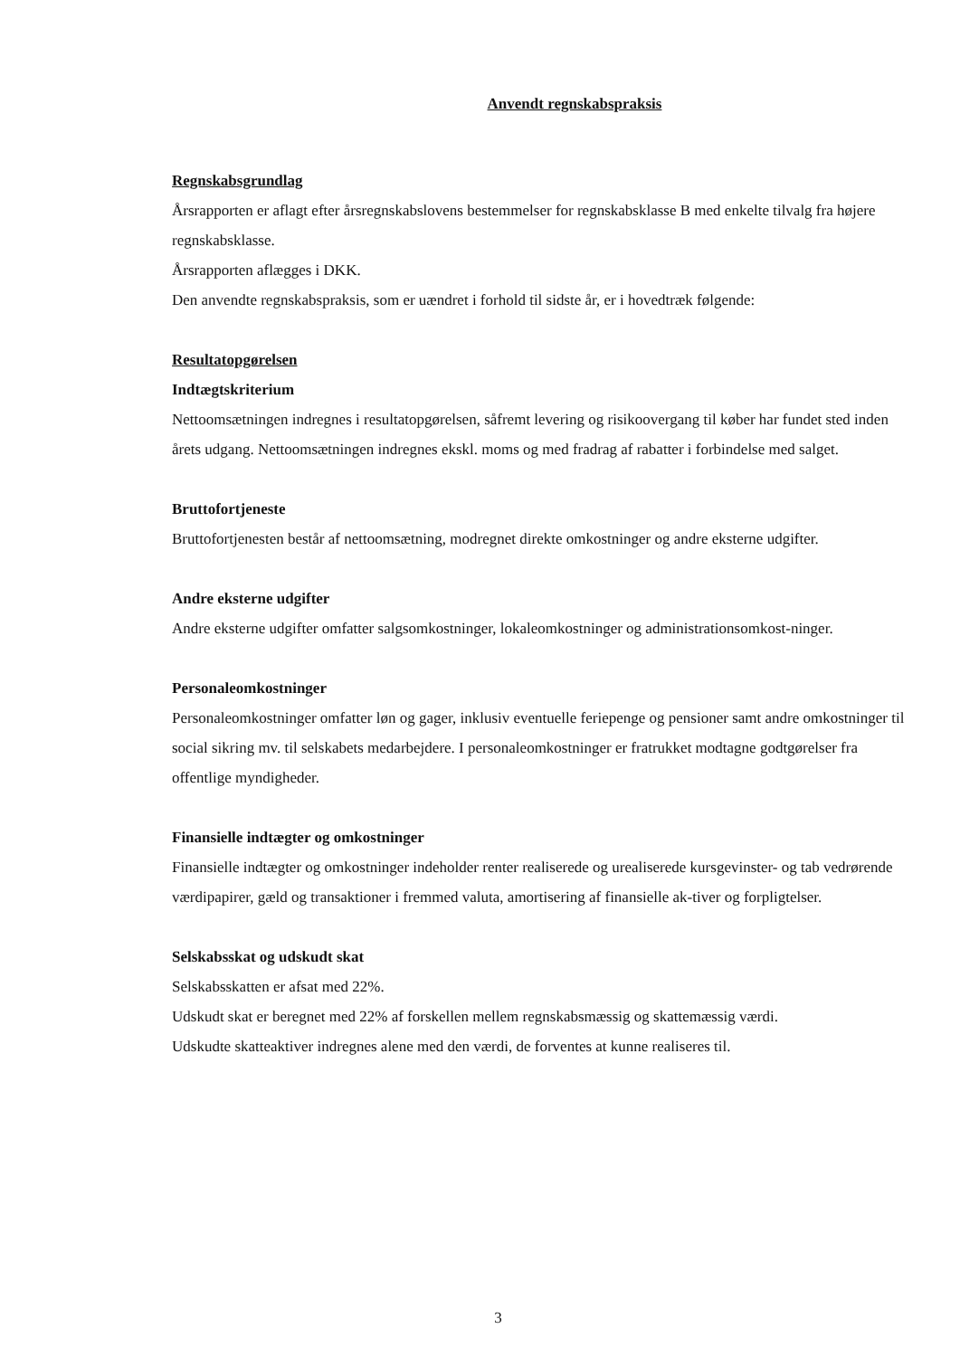Anvendt regnskabspraksis
Regnskabsgrundlag
Årsrapporten er aflagt efter årsregnskabslovens bestemmelser for regnskabsklasse B med enkelte tilvalg fra højere regnskabsklasse.
Årsrapporten aflægges i DKK.
Den anvendte regnskabspraksis, som er uændret i forhold til sidste år, er i hovedtræk følgende:
Resultatopgørelsen
Indtægtskriterium
Nettoomsætningen indregnes i resultatopgørelsen, såfremt levering og risikoovergang til køber har fundet sted inden årets udgang. Nettoomsætningen indregnes ekskl. moms og med fradrag af rabatter i forbindelse med salget.
Bruttofortjeneste
Bruttofortjenesten består af nettoomsætning, modregnet direkte omkostninger og andre eksterne udgifter.
Andre eksterne udgifter
Andre eksterne udgifter omfatter salgsomkostninger, lokaleomkostninger og administrationsomkost-ninger.
Personaleomkostninger
Personaleomkostninger omfatter løn og gager, inklusiv eventuelle feriepenge og pensioner samt andre omkostninger til social sikring mv. til selskabets medarbejdere. I personaleomkostninger er fratrukket modtagne godtgørelser fra offentlige myndigheder.
Finansielle indtægter og omkostninger
Finansielle indtægter og omkostninger indeholder renter realiserede og urealiserede kursgevinster- og tab vedrørende værdipapirer, gæld og transaktioner i fremmed valuta, amortisering af finansielle ak-tiver og forpligtelser.
Selskabsskat og udskudt skat
Selskabsskatten er afsat med 22%.
Udskudt skat er beregnet med 22% af forskellen mellem regnskabsmæssig og skattemæssig værdi.
Udskudte skatteaktiver indregnes alene med den værdi, de forventes at kunne realiseres til.
3